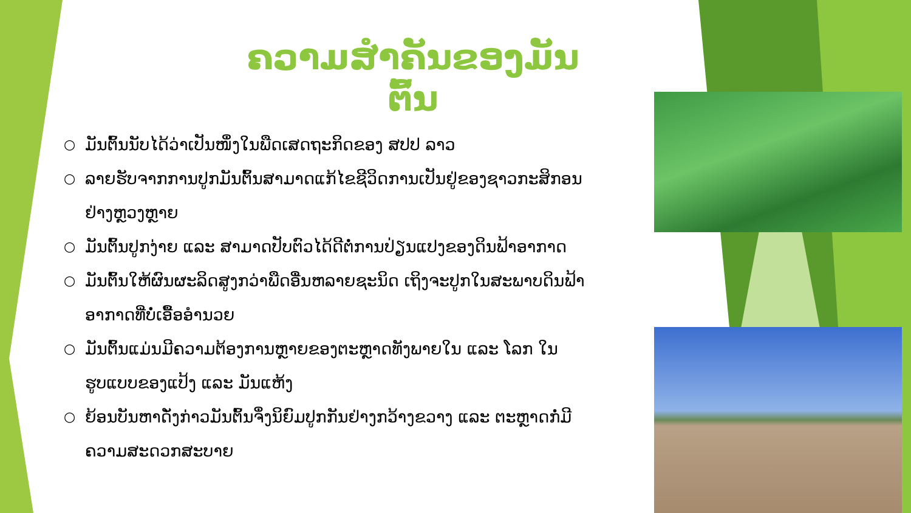ຄວາມສຳຄັນຂອງມັນຕົ້ນ
○ ມັນຕົ້ນນັບໄດ້ວ່າເປັນໜຶ່ງໃນພືດເສດຖະກິດຂອງ ສປປ ລາວ
○ ລາຍຮັບຈາກການປູກມັນຕົ້ນສາມາດແກ້ໄຂຊີວິດການເປັນຢູ່ຂອງຊາວກະສິກອນຢ່າງຫຼວງຫຼາຍ
○ ມັນຕົ້ນປູກງ່າຍ ແລະ ສາມາດປັບຕົວໄດ້ດີຕໍ່ການປ່ຽນແປງຂອງດິນຟ້າອາກາດ
○ ມັນຕົ້ນໃຫ້ຜົນຜະລິດສູງກວ່າພືດອື່ນຫລາຍຊະນິດ ເຖິງຈະປູກໃນສະພາບດິນຟ້າອາກາດທີ່ບໍ່ເອື້ອອຳນວຍ
○ ມັນຕົ້ນແມ່ນມີຄວາມຕ້ອງການຫຼາຍຂອງຕະຫຼາດທັງພາຍໃນ ແລະ ໂລກ ໃນຮູບແບບຂອງແປ້ງ ແລະ ມັນແຫ້ງ
○ ຍ້ອນບັນຫາດັ່ງກ່າວມັນຕົ້ນຈຶ່ງນິຍົມປູກກັນຢ່າງກວ້າງຂວາງ ແລະ ຕະຫຼາດກໍ່ມີຄວາມສະດວກສະບາຍ